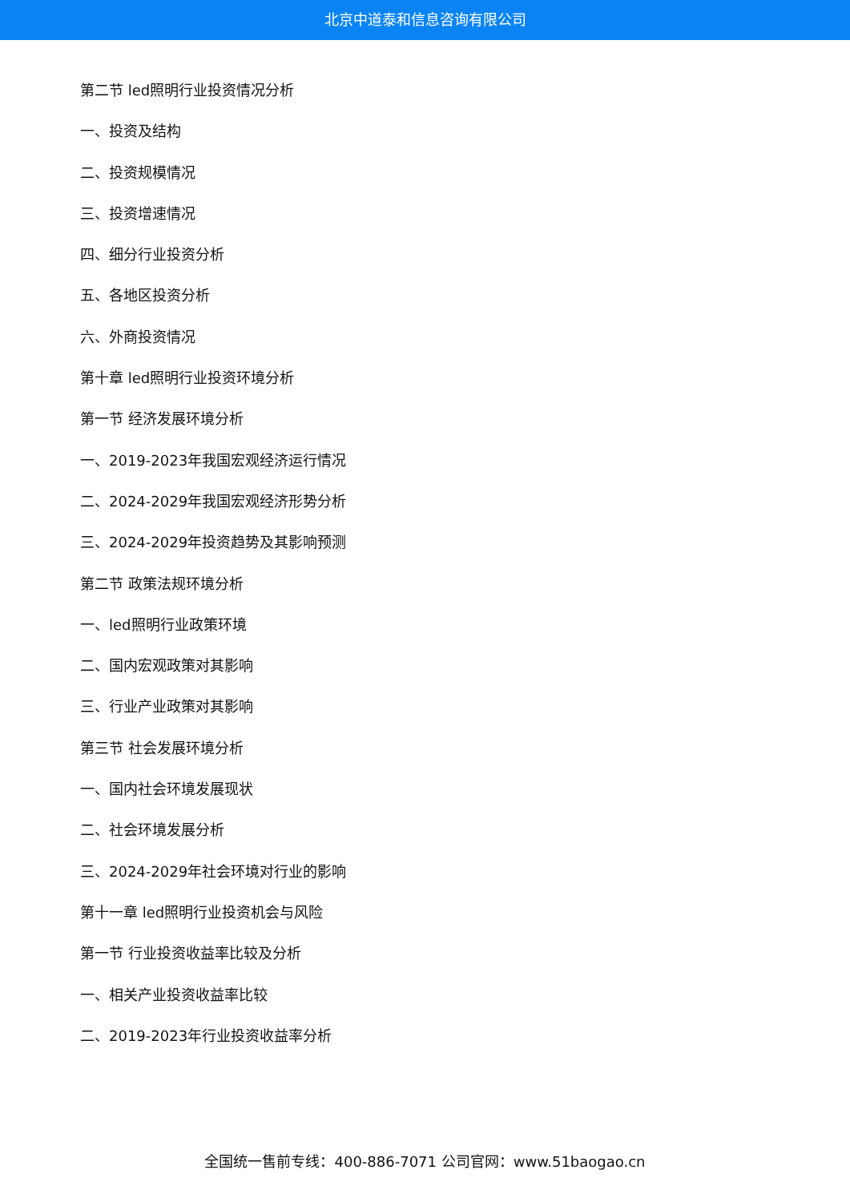北京中道泰和信息咨询有限公司
第二节 led照明行业投资情况分析
一、投资及结构
二、投资规模情况
三、投资增速情况
四、细分行业投资分析
五、各地区投资分析
六、外商投资情况
第十章 led照明行业投资环境分析
第一节 经济发展环境分析
一、2019-2023年我国宏观经济运行情况
二、2024-2029年我国宏观经济形势分析
三、2024-2029年投资趋势及其影响预测
第二节 政策法规环境分析
一、led照明行业政策环境
二、国内宏观政策对其影响
三、行业产业政策对其影响
第三节 社会发展环境分析
一、国内社会环境发展现状
二、社会环境发展分析
三、2024-2029年社会环境对行业的影响
第十一章 led照明行业投资机会与风险
第一节 行业投资收益率比较及分析
一、相关产业投资收益率比较
二、2019-2023年行业投资收益率分析
全国统一售前专线：400-886-7071 公司官网：www.51baogao.cn